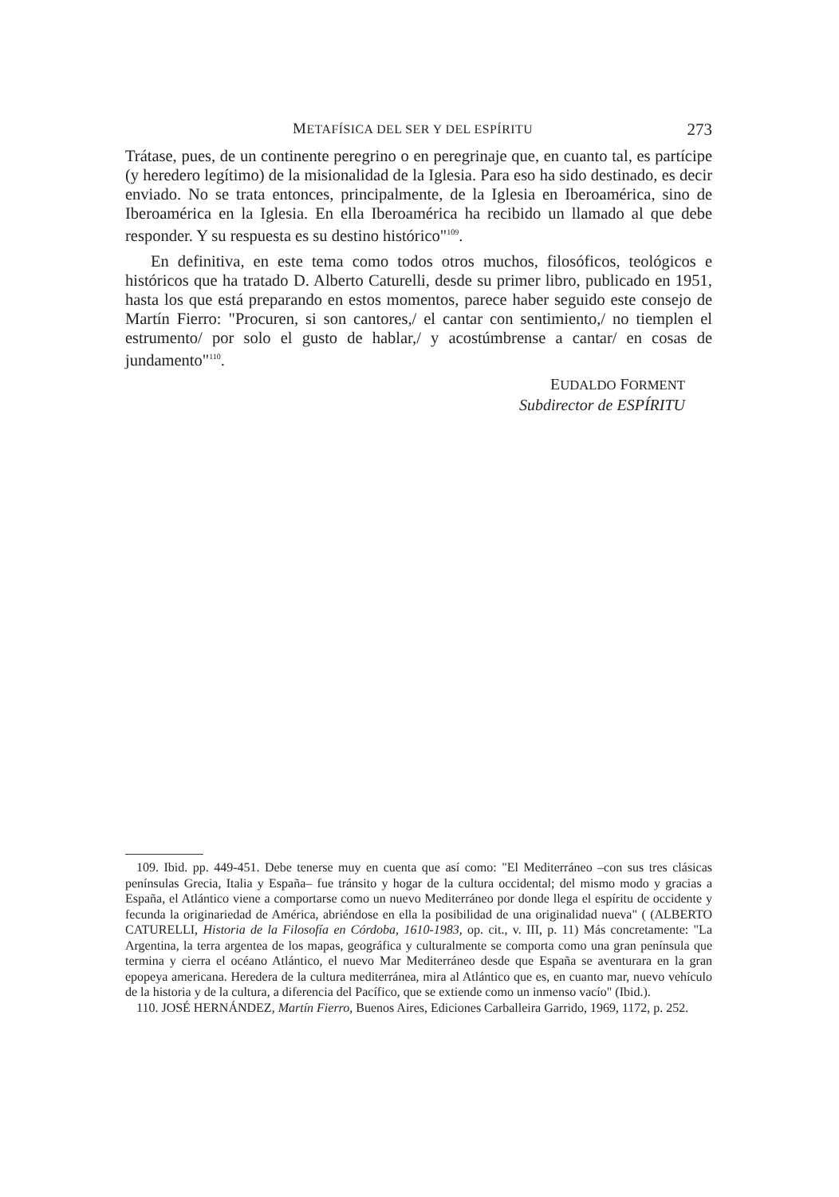METAFÍSICA DEL SER Y DEL ESPÍRITU 273
Trátase, pues, de un continente peregrino o en peregrinaje que, en cuanto tal, es partícipe (y heredero legítimo) de la misionalidad de la Iglesia. Para eso ha sido destinado, es decir enviado. No se trata entonces, principalmente, de la Iglesia en Iberoamérica, sino de Iberoamérica en la Iglesia. En ella Iberoamérica ha recibido un llamado al que debe responder. Y su respuesta es su destino histórico"<sup>109</sup>.
En definitiva, en este tema como todos otros muchos, filosóficos, teológicos e históricos que ha tratado D. Alberto Caturelli, desde su primer libro, publicado en 1951, hasta los que está preparando en estos momentos, parece haber seguido este consejo de Martín Fierro: "Procuren, si son cantores,/ el cantar con sentimiento,/ no tiemplen el estrumento/ por solo el gusto de hablar,/ y acostúmbrense a cantar/ en cosas de jundamento"<sup>110</sup>.
EUDALDO FORMENT
Subdirector de ESPÍRITU
109. Ibid. pp. 449-451. Debe tenerse muy en cuenta que así como: "El Mediterráneo –con sus tres clásicas penínsulas Grecia, Italia y España– fue tránsito y hogar de la cultura occidental; del mismo modo y gracias a España, el Atlántico viene a comportarse como un nuevo Mediterráneo por donde llega el espíritu de occidente y fecunda la originariedad de América, abriéndose en ella la posibilidad de una originalidad nueva" ( (ALBERTO CATURELLI, Historia de la Filosofía en Córdoba, 1610-1983, op. cit., v. III, p. 11) Más concretamente: "La Argentina, la terra argentea de los mapas, geográfica y culturalmente se comporta como una gran península que termina y cierra el océano Atlántico, el nuevo Mar Mediterráneo desde que España se aventurara en la gran epopeya americana. Heredera de la cultura mediterránea, mira al Atlántico que es, en cuanto mar, nuevo vehículo de la historia y de la cultura, a diferencia del Pacífico, que se extiende como un inmenso vacío" (Ibid.).
110. JOSÉ HERNÁNDEZ, Martín Fierro, Buenos Aires, Ediciones Carballeira Garrido, 1969, 1172, p. 252.